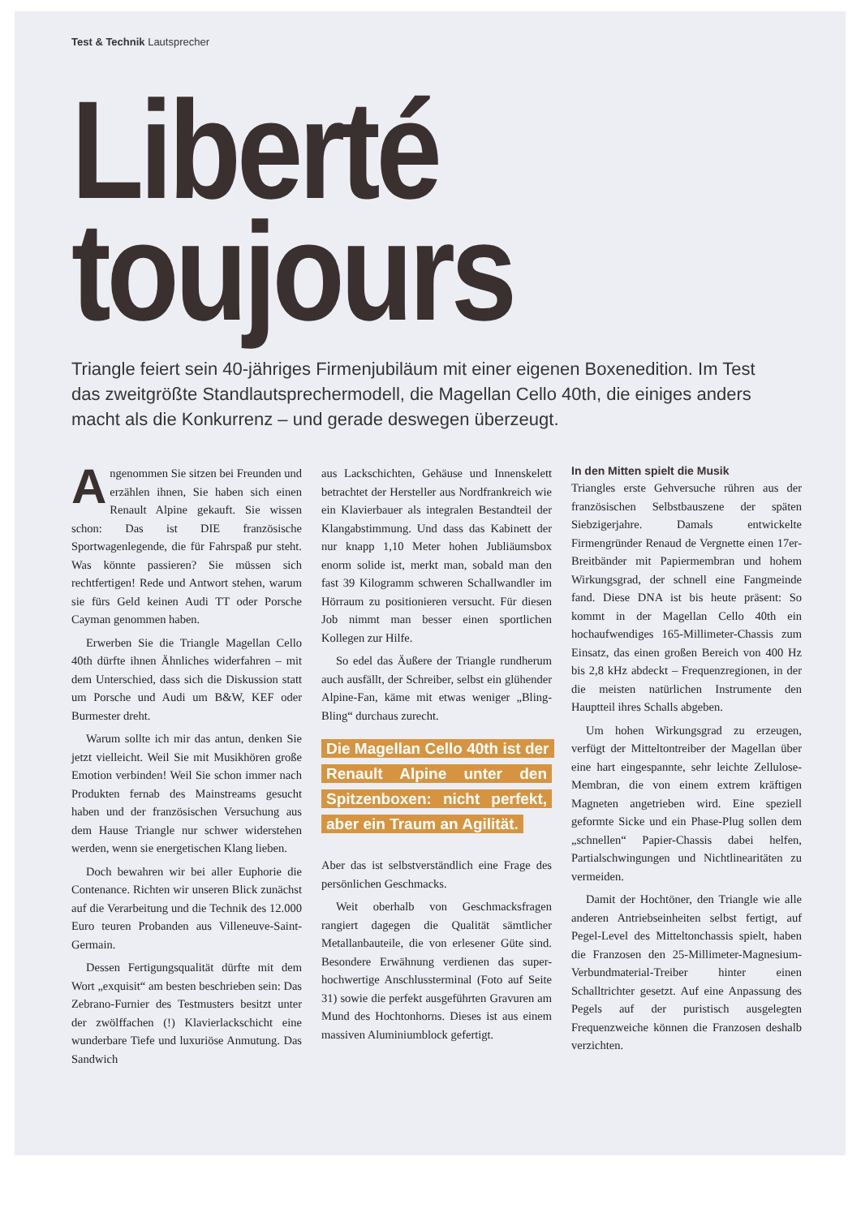Test & Technik Lautsprecher
Liberté
toujours
Triangle feiert sein 40-jähriges Firmenjubiläum mit einer eigenen Boxenedition. Im Test das zweitgrößte Standlautsprechermodell, die Magellan Cello 40th, die einiges anders macht als die Konkurrenz – und gerade deswegen überzeugt.
Angenommen Sie sitzen bei Freunden und erzählen ihnen, Sie haben sich einen Renault Alpine gekauft. Sie wissen schon: Das ist DIE französische Sportwagenlegende, die für Fahrspaß pur steht. Was könnte passieren? Sie müssen sich rechtfertigen! Rede und Antwort stehen, warum sie fürs Geld keinen Audi TT oder Porsche Cayman genommen haben.
Erwerben Sie die Triangle Magellan Cello 40th dürfte ihnen Ähnliches widerfahren – mit dem Unterschied, dass sich die Diskussion statt um Porsche und Audi um B&W, KEF oder Burmester dreht.
Warum sollte ich mir das antun, denken Sie jetzt vielleicht. Weil Sie mit Musikhören große Emotion verbinden! Weil Sie schon immer nach Produkten fernab des Mainstreams gesucht haben und der französischen Versuchung aus dem Hause Triangle nur schwer widerstehen werden, wenn sie energetischen Klang lieben.
Doch bewahren wir bei aller Euphorie die Contenance. Richten wir unseren Blick zunächst auf die Verarbeitung und die Technik des 12.000 Euro teuren Probanden aus Villeneuve-Saint-Germain.
Dessen Fertigungsqualität dürfte mit dem Wort „exquisit“ am besten beschrieben sein: Das Zebrano-Furnier des Testmusters besitzt unter der zwölffachen (!) Klavierlackschicht eine wunderbare Tiefe und luxuriöse Anmutung. Das Sandwich
aus Lackschichten, Gehäuse und Innenskelett betrachtet der Hersteller aus Nordfrankreich wie ein Klavierbauer als integralen Bestandteil der Klangabstimmung. Und dass das Kabinett der nur knapp 1,10 Meter hohen Jubliäumsbox enorm solide ist, merkt man, sobald man den fast 39 Kilogramm schweren Schallwandler im Hörraum zu positionieren versucht. Für diesen Job nimmt man besser einen sportlichen Kollegen zur Hilfe.
So edel das Äußere der Triangle rundherum auch ausfällt, der Schreiber, selbst ein glühender Alpine-Fan, käme mit etwas weniger „Bling-Bling“ durchaus zurecht.
Die Magellan Cello 40th ist der Renault Alpine unter den Spitzenboxen: nicht perfekt, aber ein Traum an Agilität.
Aber das ist selbstverständlich eine Frage des persönlichen Geschmacks.
Weit oberhalb von Geschmacksfragen rangiert dagegen die Qualität sämtlicher Metallanbauteile, die von erlesener Güte sind. Besondere Erwähnung verdienen das super-hochwertige Anschlussterminal (Foto auf Seite 31) sowie die perfekt ausgeführten Gravuren am Mund des Hochtonhorns. Dieses ist aus einem massiven Aluminiumblock gefertigt.
In den Mitten spielt die Musik
Triangles erste Gehversuche rühren aus der französischen Selbstbauszene der späten Siebzigerjahre. Damals entwickelte Firmengründer Renaud de Vergnette einen 17er-Breitbänder mit Papiermembran und hohem Wirkungsgrad, der schnell eine Fangmeinde fand. Diese DNA ist bis heute präsent: So kommt in der Magellan Cello 40th ein hochaufwendiges 165-Millimeter-Chassis zum Einsatz, das einen großen Bereich von 400 Hz bis 2,8 kHz abdeckt – Frequenzregionen, in der die meisten natürlichen Instrumente den Hauptteil ihres Schalls abgeben.
Um hohen Wirkungsgrad zu erzeugen, verfügt der Mitteltontreiber der Magellan über eine hart eingespannte, sehr leichte Zellulose-Membran, die von einem extrem kräftigen Magneten angetrieben wird. Eine speziell geformte Sicke und ein Phase-Plug sollen dem „schnellen“ Papier-Chassis dabei helfen, Partialschwingungen und Nichtlinearitäten zu vermeiden.
Damit der Hochtöner, den Triangle wie alle anderen Antriebseinheiten selbst fertigt, auf Pegel-Level des Mitteltonchassis spielt, haben die Franzosen den 25-Millimeter-Magnesium-Verbundmaterial-Treiber hinter einen Schalltrichter gesetzt. Auf eine Anpassung des Pegels auf der puristisch ausgelegten Frequenzweiche können die Franzosen deshalb verzichten.